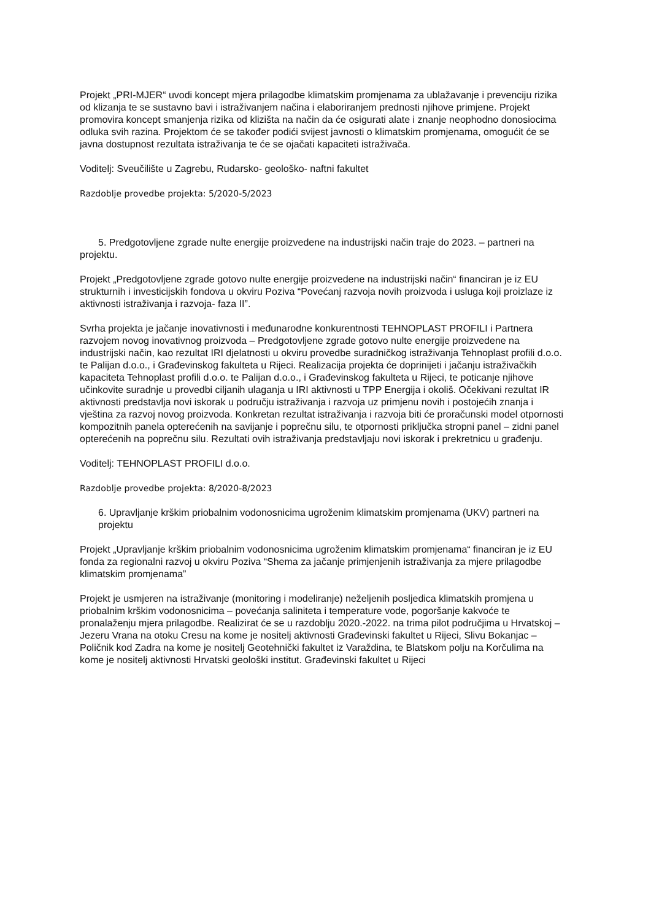Projekt „PRI-MJER“ uvodi koncept mjera prilagodbe klimatskim promjenama za ublažavanje i prevenciju rizika od klizanja te se sustavno bavi i istraživanjem načina i elaboriranjem prednosti njihove primjene. Projekt promovira koncept smanjenja rizika od klizišta na način da će osigurati alate i znanje neophodno donosiocima odluka svih razina. Projektom će se također podići svijest javnosti o klimatskim promjenama, omogućit će se javna dostupnost rezultata istraživanja te će se ojačati kapaciteti istraživača.
Voditelj: Sveučilište u Zagrebu, Rudarsko- geološko- naftni fakultet
Razdoblje provedbe projekta: 5/2020-5/2023
5. Predgotovljene zgrade nulte energije proizvedene na industrijski način traje do 2023. – partneri na projektu.
Projekt „Predgotovljene zgrade gotovo nulte energije proizvedene na industrijski način“ financiran je iz EU strukturnih i investicijskih fondova u okviru Poziva “Povećanj razvoja novih proizvoda i usluga koji proizlaze iz aktivnosti istraživanja i razvoja- faza II”.
Svrha projekta je jačanje inovativnosti i međunarodne konkurentnosti TEHNOPLAST PROFILI i Partnera razvojem novog inovativnog proizvoda – Predgotovljene zgrade gotovo nulte energije proizvedene na industrijski način, kao rezultat IRI djelatnosti u okviru provedbe suradničkog istraživanja Tehnoplast profili d.o.o. te Palijan d.o.o., i Građevinskog fakulteta u Rijeci. Realizacija projekta će doprinijeti i jačanju istraživačkih kapaciteta Tehnoplast profili d.o.o. te Palijan d.o.o., i Građevinskog fakulteta u Rijeci, te poticanje njihove učinkovite suradnje u provedbi ciljanih ulaganja u IRI aktivnosti u TPP Energija i okoliš. Očekivani rezultat IR aktivnosti predstavlja novi iskorak u području istraživanja i razvoja uz primjenu novih i postojećih znanja i vještina za razvoj novog proizvoda. Konkretan rezultat istraživanja i razvoja biti će proračunski model otpornosti kompozitnih panela opterećenih na savijanje i poprečnu silu, te otpornosti priključka stropni panel – zidni panel opterećenih na poprečnu silu. Rezultati ovih istraživanja predstavljaju novi iskorak i prekretnicu u građenju.
Voditelj: TEHNOPLAST PROFILI d.o.o.
Razdoblje provedbe projekta: 8/2020-8/2023
6. Upravljanje krškim priobalnim vodonosnicima ugroženim klimatskim promjenama (UKV) partneri na projektu
Projekt „Upravljanje krškim priobalnim vodonosnicima ugroženim klimatskim promjenama“ financiran je iz EU fonda za regionalni razvoj u okviru Poziva “Shema za jačanje primjenjenih istraživanja za mjere prilagodbe klimatskim promjenama”
Projekt je usmjeren na istraživanje (monitoring i modeliranje) neželjenih posljedica klimatskih promjena u priobalnim krškim vodonosnicima – povećanja saliniteta i temperature vode, pogoršanje kakvoće te pronalaženju mjera prilagodbe. Realizirat će se u razdoblju 2020.-2022. na trima pilot područjima u Hrvatskoj – Jezeru Vrana na otoku Cresu na kome je nositelj aktivnosti Građevinski fakultet u Rijeci, Slivu Bokanjac – Poličnik kod Zadra na kome je nositelj Geotehnički fakultet iz Varaždina, te Blatskom polju na Korčulima na kome je nositelj aktivnosti Hrvatski geološki institut. Građevinski fakultet u Rijeci